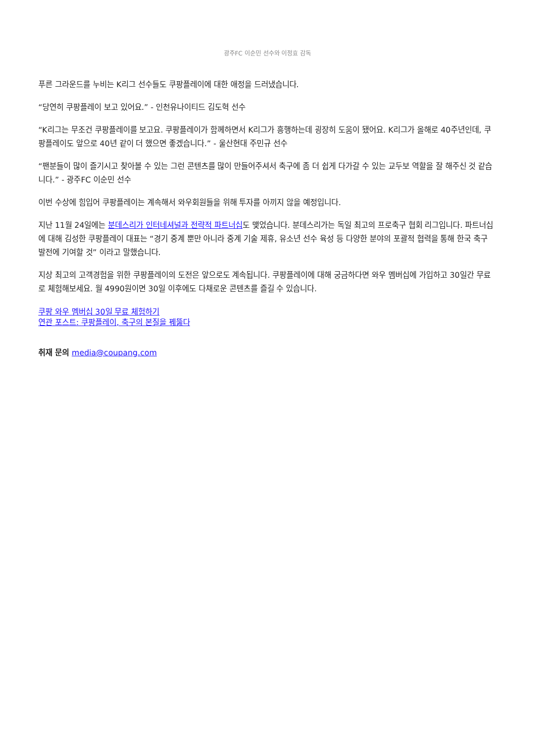광주FC 이순민 선수와 이정효 감독
푸른 그라운드를 누비는 K리그 선수들도 쿠팡플레이에 대한 애정을 드러냈습니다.
“당연히 쿠팡플레이 보고 있어요.” - 인천유나이티드 김도혁 선수
“K리그는 무조건 쿠팡플레이를 보고요. 쿠팡플레이가 함께하면서 K리그가 흥행하는데 굉장히 도움이 됐어요. K리그가 올해로 40주년인데, 쿠팡플레이도 앞으로 40년 같이 더 했으면 좋겠습니다.” - 울산현대 주민규 선수
“팬분들이 많이 즐기시고 찾아볼 수 있는 그런 콘텐츠를 많이 만들어주셔서 축구에 좀 더 쉽게 다가갈 수 있는 교두보 역할을 잘 해주신 것 같습니다.” - 광주FC 이순민 선수
이번 수상에 힘입어 쿠팡플레이는 계속해서 와우회원들을 위해 투자를 아끼지 않을 예정입니다.
지난 11월 24일에는 분데스리가 인터네셔널과 전략적 파트너십도 맺었습니다. 분데스리가는 독일 최고의 프로축구 협회 리그입니다. 파트너십에 대해 김성한 쿠팡플레이 대표는 “경기 중계 뿐만 아니라 중계 기술 제휴, 유소년 선수 육성 등 다양한 분야의 포괄적 협력을 통해 한국 축구 발전에 기여할 것” 이라고 말했습니다.
지상 최고의 고객경험을 위한 쿠팡플레이의 도전은 앞으로도 계속됩니다. 쿠팡플레이에 대해 궁금하다면 와우 멤버십에 가입하고 30일간 무료로 체험해보세요. 월 4990원이면 30일 이후에도 다채로운 콘텐츠를 즐길 수 있습니다.
쿠팡 와우 멤버십 30일 무료 체험하기
연관 포스트: 쿠팡플레이, 축구의 본질을 꿰뚫다
취재 문의 media@coupang.com